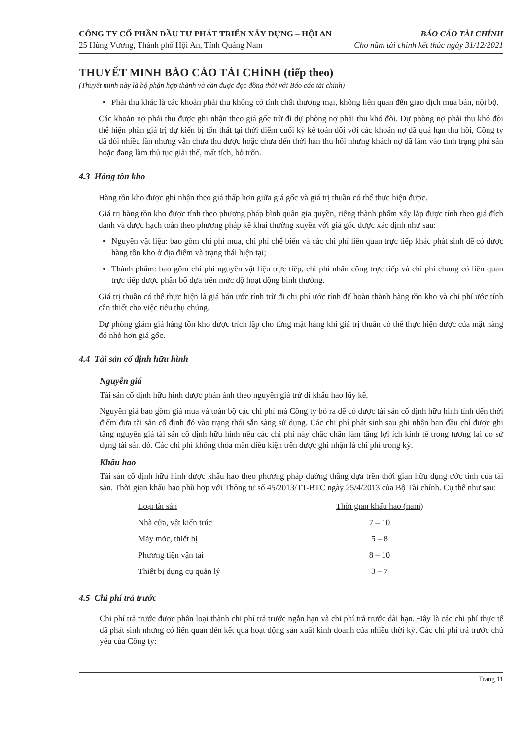CÔNG TY CỔ PHẦN ĐẦU TƯ PHÁT TRIỂN XÂY DỰNG – HỘI AN
25 Hùng Vương, Thành phố Hội An, Tỉnh Quảng Nam
BÁO CÁO TÀI CHÍNH
Cho năm tài chính kết thúc ngày 31/12/2021
THUYẾT MINH BÁO CÁO TÀI CHÍNH (tiếp theo)
(Thuyết minh này là bộ phận hợp thành và cần được đọc đồng thời với Báo cáo tài chính)
Phải thu khác là các khoản phải thu không có tính chất thương mại, không liên quan đến giao dịch mua bán, nội bộ.
Các khoản nợ phải thu được ghi nhận theo giá gốc trừ đi dự phòng nợ phải thu khó đòi. Dự phòng nợ phải thu khó đòi thể hiện phần giá trị dự kiến bị tổn thất tại thời điểm cuối kỳ kế toán đối với các khoản nợ đã quá hạn thu hồi, Công ty đã đòi nhiều lần nhưng vẫn chưa thu được hoặc chưa đến thời hạn thu hồi nhưng khách nợ đã lâm vào tình trạng phá sản hoặc đang làm thủ tục giải thể, mất tích, bỏ trốn.
4.3 Hàng tồn kho
Hàng tồn kho được ghi nhận theo giá thấp hơn giữa giá gốc và giá trị thuần có thể thực hiện được.
Giá trị hàng tồn kho được tính theo phương pháp bình quân gia quyền, riêng thành phẩm xây lắp được tính theo giá đích danh và được hạch toán theo phương pháp kê khai thường xuyên với giá gốc được xác định như sau:
Nguyên vật liệu: bao gồm chi phí mua, chi phí chế biến và các chi phí liên quan trực tiếp khác phát sinh để có được hàng tồn kho ở địa điểm và trạng thái hiện tại;
Thành phẩm: bao gồm chi phí nguyên vật liệu trực tiếp, chi phí nhân công trực tiếp và chi phí chung có liên quan trực tiếp được phân bổ dựa trên mức độ hoạt động bình thường.
Giá trị thuần có thể thực hiện là giá bán ước tính trừ đi chi phí ước tính để hoàn thành hàng tồn kho và chi phí ước tính cần thiết cho việc tiêu thụ chúng.
Dự phòng giảm giá hàng tồn kho được trích lập cho từng mặt hàng khi giá trị thuần có thể thực hiện được của mặt hàng đó nhỏ hơn giá gốc.
4.4 Tài sản cố định hữu hình
Nguyên giá
Tài sản cố định hữu hình được phản ánh theo nguyên giá trừ đi khấu hao lũy kế.
Nguyên giá bao gồm giá mua và toàn bộ các chi phí mà Công ty bỏ ra để có được tài sản cố định hữu hình tính đến thời điểm đưa tài sản cố định đó vào trạng thái sẵn sàng sử dụng. Các chi phí phát sinh sau ghi nhận ban đầu chỉ được ghi tăng nguyên giá tài sản cố định hữu hình nếu các chi phí này chắc chắn làm tăng lợi ích kinh tế trong tương lai do sử dụng tài sản đó. Các chi phí không thỏa mãn điều kiện trên được ghi nhận là chi phí trong kỳ.
Khấu hao
Tài sản cố định hữu hình được khấu hao theo phương pháp đường thẳng dựa trên thời gian hữu dụng ước tính của tài sản. Thời gian khấu hao phù hợp với Thông tư số 45/2013/TT-BTC ngày 25/4/2013 của Bộ Tài chính. Cụ thể như sau:
| Loại tài sản | Thời gian khấu hao (năm) |
| --- | --- |
| Nhà cửa, vật kiến trúc | 7 – 10 |
| Máy móc, thiết bị | 5 – 8 |
| Phương tiện vận tải | 8 – 10 |
| Thiết bị dụng cụ quản lý | 3 – 7 |
4.5 Chi phí trả trước
Chi phí trả trước được phân loại thành chi phí trả trước ngắn hạn và chi phí trả trước dài hạn. Đây là các chi phí thực tế đã phát sinh nhưng có liên quan đến kết quả hoạt động sản xuất kinh doanh của nhiều thời kỳ. Các chi phí trả trước chủ yếu của Công ty:
Trang 11